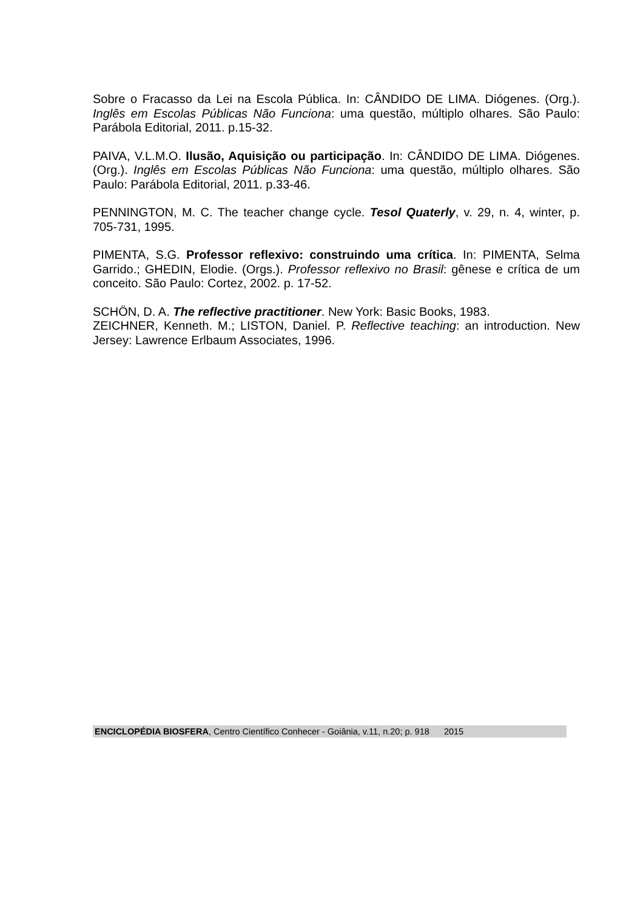Sobre o Fracasso da Lei na Escola Pública. In: CÂNDIDO DE LIMA. Diógenes. (Org.). Inglês em Escolas Públicas Não Funciona: uma questão, múltiplo olhares. São Paulo: Parábola Editorial, 2011. p.15-32.
PAIVA, V.L.M.O. Ilusão, Aquisição ou participação. In: CÂNDIDO DE LIMA. Diógenes. (Org.). Inglês em Escolas Públicas Não Funciona: uma questão, múltiplo olhares. São Paulo: Parábola Editorial, 2011. p.33-46.
PENNINGTON, M. C. The teacher change cycle. Tesol Quaterly, v. 29, n. 4, winter, p. 705-731, 1995.
PIMENTA, S.G. Professor reflexivo: construindo uma crítica. In: PIMENTA, Selma Garrido.; GHEDIN, Elodie. (Orgs.). Professor reflexivo no Brasil: gênese e crítica de um conceito. São Paulo: Cortez, 2002. p. 17-52.
SCHÖN, D. A. The reflective practitioner. New York: Basic Books, 1983.
ZEICHNER, Kenneth. M.; LISTON, Daniel. P. Reflective teaching: an introduction. New Jersey: Lawrence Erlbaum Associates, 1996.
ENCICLOPÉDIA BIOSFERA, Centro Científico Conhecer - Goiânia, v.11, n.20; p. 918 2015